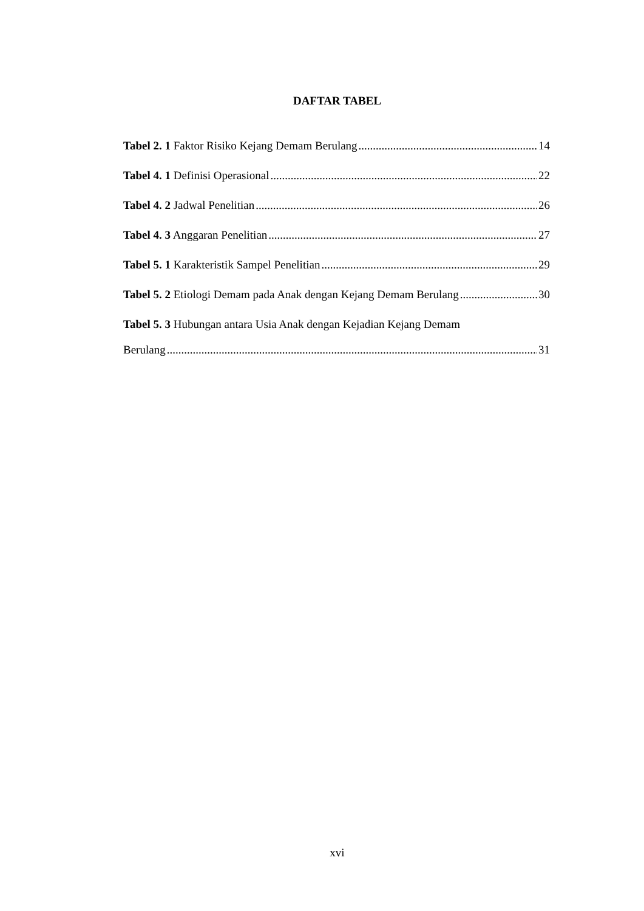DAFTAR TABEL
Tabel 2. 1 Faktor Risiko Kejang Demam Berulang 14
Tabel 4. 1 Definisi Operasional 22
Tabel 4. 2 Jadwal Penelitian 26
Tabel 4. 3 Anggaran Penelitian 27
Tabel 5. 1 Karakteristik Sampel Penelitian 29
Tabel 5. 2 Etiologi Demam pada Anak dengan Kejang Demam Berulang 30
Tabel 5. 3 Hubungan antara Usia Anak dengan Kejadian Kejang Demam
Berulang 31
xvi